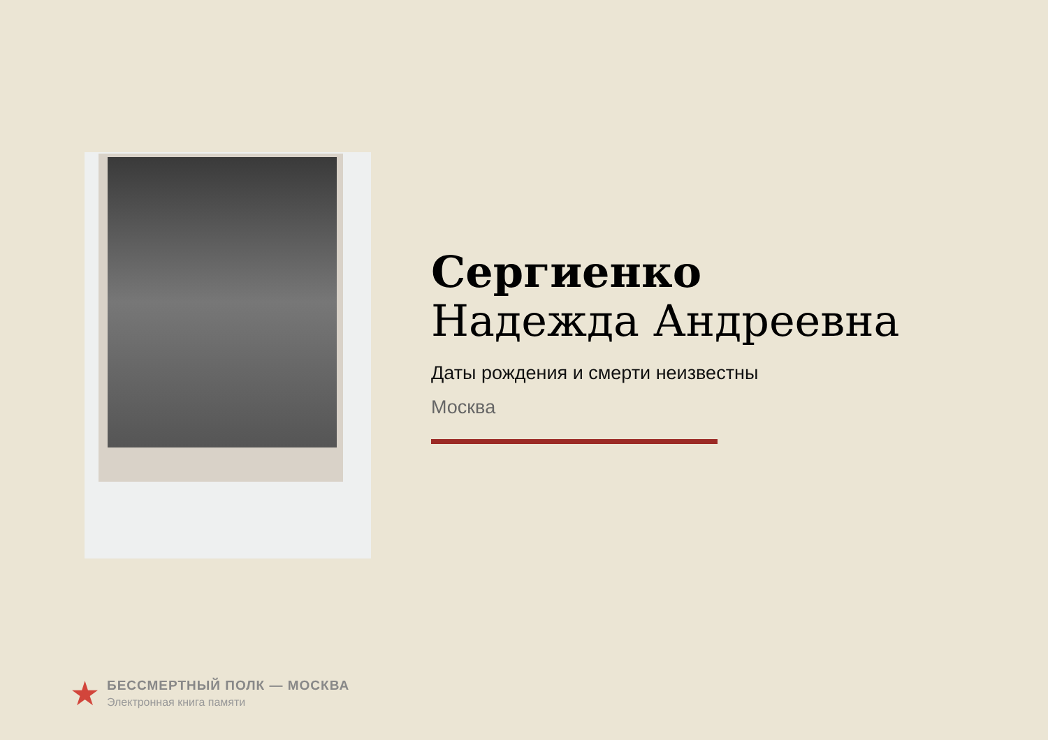Сергиенко
Надежда Андреевна
Даты рождения и смерти неизвестны
Москва
★
БЕССМЕРТНЫЙ ПОЛК — МОСКВА
Электронная книга памяти